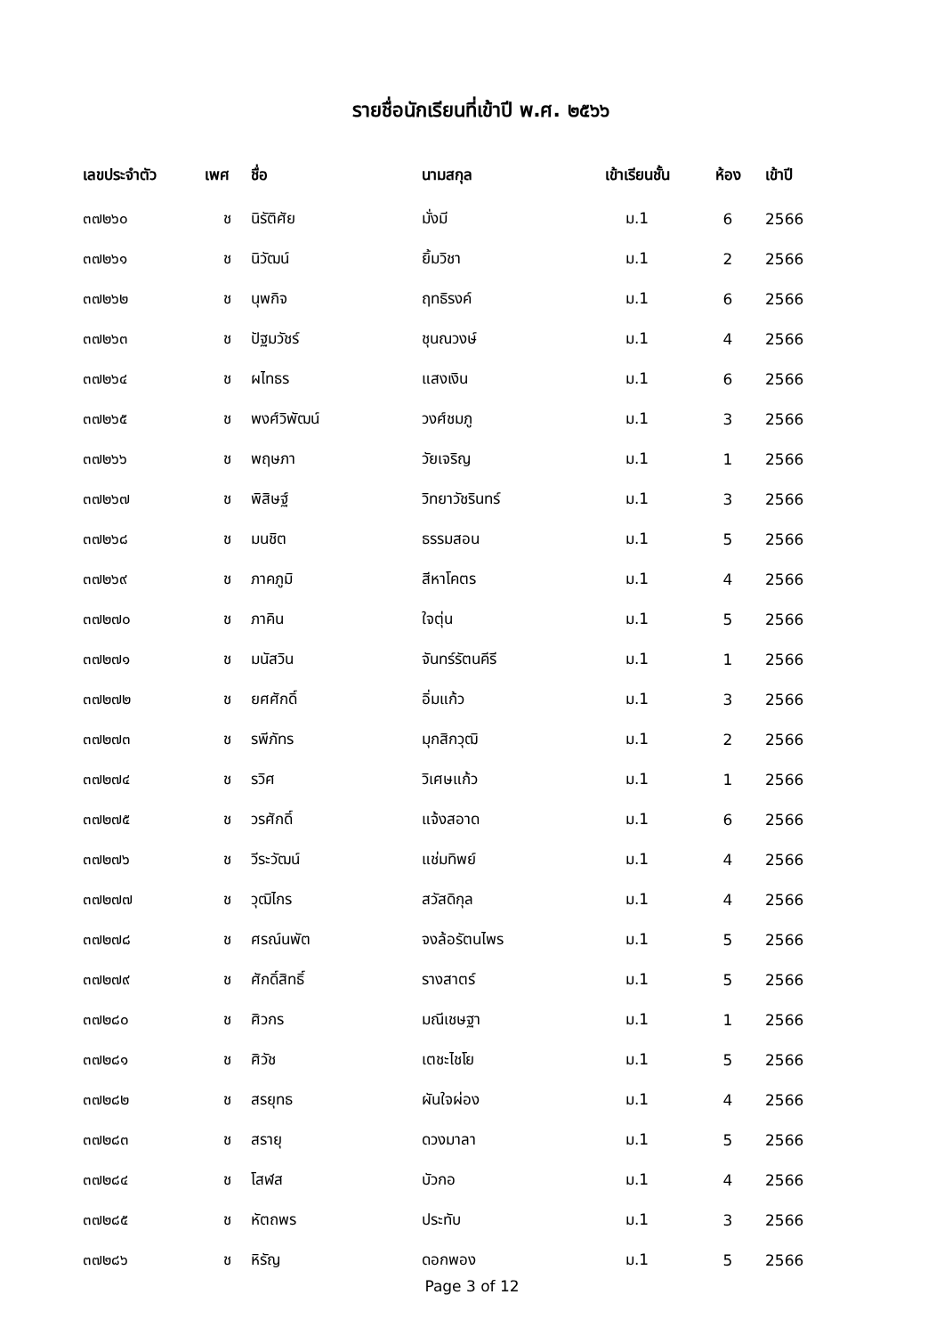รายชื่อนักเรียนที่เข้าปี พ.ศ. ๒๕๖๖
| เลขประจำตัว | เพศ | ชื่อ | นามสกุล | เข้าเรียนชั้น | ห้อง | เข้าปี |
| --- | --- | --- | --- | --- | --- | --- |
| ๓๗๒๖๐ | ช | นิรัติศัย | มั่งมี | ม.1 | 6 | 2566 |
| ๓๗๒๖๑ | ช | นิวัฒน์ | ยิ้มวิชา | ม.1 | 2 | 2566 |
| ๓๗๒๖๒ | ช | นุพกิจ | ฤทธิรงค์ | ม.1 | 6 | 2566 |
| ๓๗๒๖๓ | ช | ปัฐมวัชร์ | ชุนณวงษ์ | ม.1 | 4 | 2566 |
| ๓๗๒๖๔ | ช | ผไทธร | แสงเงิน | ม.1 | 6 | 2566 |
| ๓๗๒๖๕ | ช | พงศ์วิพัฒน์ | วงศ์ชมภู | ม.1 | 3 | 2566 |
| ๓๗๒๖๖ | ช | พฤษภา | วัยเจริญ | ม.1 | 1 | 2566 |
| ๓๗๒๖๗ | ช | พิสิษฐ์ | วิทยาวัชรินทร์ | ม.1 | 3 | 2566 |
| ๓๗๒๖๘ | ช | มนชิต | ธรรมสอน | ม.1 | 5 | 2566 |
| ๓๗๒๖๙ | ช | ภาคภูมิ | สีหาโคตร | ม.1 | 4 | 2566 |
| ๓๗๒๗๐ | ช | ภาคิน | ใจตุ่น | ม.1 | 5 | 2566 |
| ๓๗๒๗๑ | ช | มนัสวิน | จันทร์รัตนคีรี | ม.1 | 1 | 2566 |
| ๓๗๒๗๒ | ช | ยศศักดิ์ | อิ่มแก้ว | ม.1 | 3 | 2566 |
| ๓๗๒๗๓ | ช | รพีภัทร | มุกสิกวุฒิ | ม.1 | 2 | 2566 |
| ๓๗๒๗๔ | ช | รวิศ | วิเศษแก้ว | ม.1 | 1 | 2566 |
| ๓๗๒๗๕ | ช | วรศักดิ์ | แจ้งสอาด | ม.1 | 6 | 2566 |
| ๓๗๒๗๖ | ช | วีระวัฒน์ | แช่มทิพย์ | ม.1 | 4 | 2566 |
| ๓๗๒๗๗ | ช | วุฒิไกร | สวัสดิกุล | ม.1 | 4 | 2566 |
| ๓๗๒๗๘ | ช | ศรณ์นพัต | จงล้อรัตนไพร | ม.1 | 5 | 2566 |
| ๓๗๒๗๙ | ช | ศักดิ์สิทธิ์ | รางสาตร์ | ม.1 | 5 | 2566 |
| ๓๗๒๘๐ | ช | ศิวกร | มณีเชษฐา | ม.1 | 1 | 2566 |
| ๓๗๒๘๑ | ช | ศิวัช | เตชะไชโย | ม.1 | 5 | 2566 |
| ๓๗๒๘๒ | ช | สรยุทธ | ผันใจผ่อง | ม.1 | 4 | 2566 |
| ๓๗๒๘๓ | ช | สรายุ | ดวงมาลา | ม.1 | 5 | 2566 |
| ๓๗๒๘๔ | ช | โสฬส | บัวกอ | ม.1 | 4 | 2566 |
| ๓๗๒๘๕ | ช | หัตถพร | ประทับ | ม.1 | 3 | 2566 |
| ๓๗๒๘๖ | ช | หิรัญ | ดอกพอง | ม.1 | 5 | 2566 |
Page 3 of 12